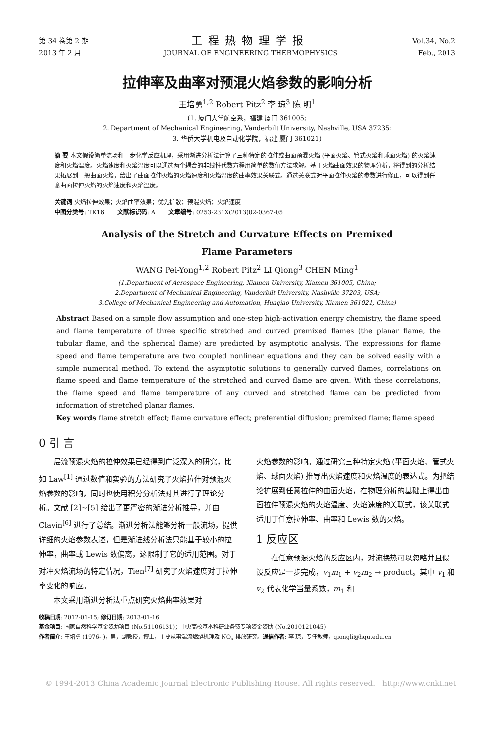第 34 卷第 2 期
2013 年 2 月
工程热物理学报
JOURNAL OF ENGINEERING THERMOPHYSICS
Vol.34, No.2
Feb., 2013
拉伸率及曲率对预混火焰参数的影响分析
王培勇<sup>1,2</sup> Robert Pitz<sup>2</sup> 李 琼<sup>3</sup> 陈 明<sup>1</sup>
(1. 厦门大学航空系，福建 厦门 361005;
2. Department of Mechanical Engineering, Vanderbilt University, Nashville, USA 37235;
3. 华侨大学机电及自动化学院，福建 厦门 361021)
摘 要 本文假设简单流场和一步化学反应机理，采用渐进分析法计算了三种特定的拉伸或曲面预混火焰 (平面火焰、管式火焰和球面火焰) 的火焰速度和火焰温度。火焰速度和火焰温度可以通过两个耦合的非线性代数方程用简单的数值方法求解。基于火焰曲面效果的物理分析，将得到的分析结果拓展到一般曲面火焰，给出了曲面拉伸火焰的火焰速度和火焰温度的曲率效果关联式。通过关联式对平面拉伸火焰的参数进行修正，可以得到任意曲面拉伸火焰的火焰速度和火焰温度。
关键词 火焰拉伸效果；火焰曲率效果；优先扩散；预混火焰；火焰速度
中图分类号: TK16 文献标识码: A 文章编号: 0253-231X(2013)02-0367-05
Analysis of the Stretch and Curvature Effects on Premixed
Flame Parameters
WANG Pei-Yong<sup>1,2</sup> Robert Pitz<sup>2</sup> LI Qiong<sup>3</sup> CHEN Ming<sup>1</sup>
(1.Department of Aerospace Engineering, Xiamen University, Xiamen 361005, China;
2.Department of Mechanical Engineering, Vanderbilt University, Nashville 37203, USA;
3.College of Mechanical Engineering and Automation, Huaqiao University, Xiamen 361021, China)
Abstract Based on a simple flow assumption and one-step high-activation energy chemistry, the flame speed and flame temperature of three specific stretched and curved premixed flames (the planar flame, the tubular flame, and the spherical flame) are predicted by asymptotic analysis. The expressions for flame speed and flame temperature are two coupled nonlinear equations and they can be solved easily with a simple numerical method. To extend the asymptotic solutions to generally curved flames, correlations on flame speed and flame temperature of the stretched and curved flame are given. With these correlations, the flame speed and flame temperature of any curved and stretched flame can be predicted from information of stretched planar flames.
Key words flame stretch effect; flame curvature effect; preferential diffusion; premixed flame; flame speed
0 引 言
  层流预混火焰的拉伸效果已经得到广泛深入的研究，比如 Law<sup>[1]</sup> 通过数值和实验的方法研究了火焰拉伸对预混火焰参数的影响，同时也使用积分分析法对其进行了理论分析。文献 [2]~[5] 给出了更严密的渐进分析推导，并由 Clavin<sup>[6]</sup> 进行了总结。渐进分析法能够分析一般流场，提供详细的火焰参数表述，但是渐进线分析法只能基于较小的拉伸率，曲率或 Lewis 数偏离，这限制了它的适用范围。对于对冲火焰流场的特定情况，Tien<sup>[7]</sup> 研究了火焰速度对于拉伸率变化的响应。
  本文采用渐进分析法重点研究火焰曲率效果对
火焰参数的影响。通过研究三种特定火焰 (平面火焰、管式火焰、球面火焰) 推导出火焰速度和火焰温度的表达式。为把结论扩展到任意拉伸的曲面火焰，在物理分析的基础上得出曲面拉伸预混火焰的火焰温度、火焰速度的关联式，该关联式适用于任意拉伸率、曲率和 Lewis 数的火焰。
1 反应区
  在任意预混火焰的反应区内，对流换热可以忽略并且假设反应是一步完成，v<sub>1</sub>m<sub>1</sub> + v<sub>2</sub>m<sub>2</sub> → product。其中 v<sub>1</sub> 和 v<sub>2</sub> 代表化学当量系数，m<sub>1</sub> 和
收稿日期: 2012-01-15; 修订日期: 2013-01-16
基金项目: 国家自然科学基金资助项目 (No.51106131)；中央高校基本科研业务费专项资金资助 (No.2010121045)
作者简介: 王培勇 (1976- )，男，副教授，博士，主要从事湍流燃烧机理及 NO<sub>x</sub> 排放研究。通信作者: 李 琼，专任教师，qiongli@hqu.edu.cn
© 1994-2013 China Academic Journal Electronic Publishing House. All rights reserved. http://www.cnki.net